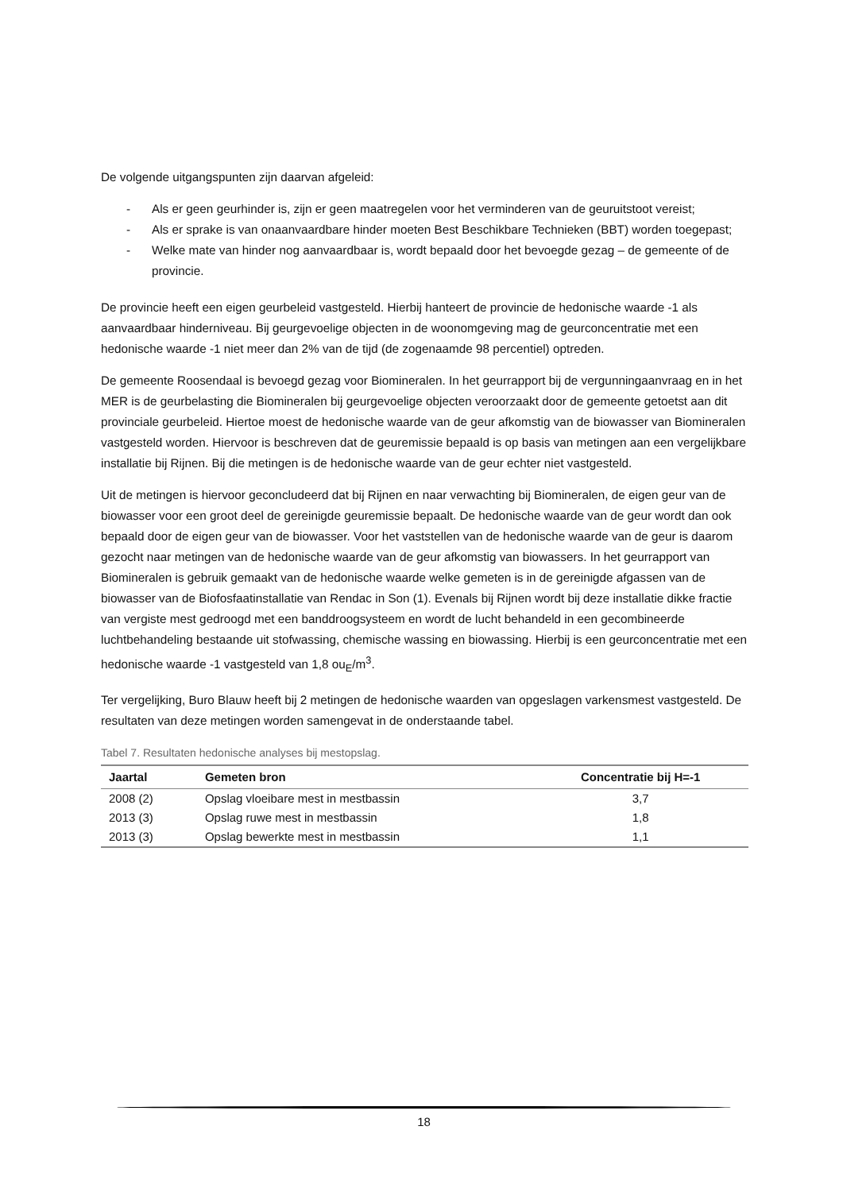De volgende uitgangspunten zijn daarvan afgeleid:
- Als er geen geurhinder is, zijn er geen maatregelen voor het verminderen van de geuruitstoot vereist;
- Als er sprake is van onaanvaardbare hinder moeten Best Beschikbare Technieken (BBT) worden toegepast;
- Welke mate van hinder nog aanvaardbaar is, wordt bepaald door het bevoegde gezag – de gemeente of de provincie.
De provincie heeft een eigen geurbeleid vastgesteld. Hierbij hanteert de provincie de hedonische waarde -1 als aanvaardbaar hinderniveau. Bij geurgevoelige objecten in de woonomgeving mag de geurconcentratie met een hedonische waarde -1 niet meer dan 2% van de tijd (de zogenaamde 98 percentiel) optreden.
De gemeente Roosendaal is bevoegd gezag voor Biomineralen. In het geurrapport bij de vergunningaanvraag en in het MER is de geurbelasting die Biomineralen bij geurgevoelige objecten veroorzaakt door de gemeente getoetst aan dit provinciale geurbeleid. Hiertoe moest de hedonische waarde van de geur afkomstig van de biowasser van Biomineralen vastgesteld worden. Hiervoor is beschreven dat de geuremissie bepaald is op basis van metingen aan een vergelijkbare installatie bij Rijnen. Bij die metingen is de hedonische waarde van de geur echter niet vastgesteld.
Uit de metingen is hiervoor geconcludeerd dat bij Rijnen en naar verwachting bij Biomineralen, de eigen geur van de biowasser voor een groot deel de gereinigde geuremissie bepaalt. De hedonische waarde van de geur wordt dan ook bepaald door de eigen geur van de biowasser. Voor het vaststellen van de hedonische waarde van de geur is daarom gezocht naar metingen van de hedonische waarde van de geur afkomstig van biowassers. In het geurrapport van Biomineralen is gebruik gemaakt van de hedonische waarde welke gemeten is in de gereinigde afgassen van de biowasser van de Biofosfaatinstallatie van Rendac in Son (1). Evenals bij Rijnen wordt bij deze installatie dikke fractie van vergiste mest gedroogd met een banddroogsysteem en wordt de lucht behandeld in een gecombineerde luchtbehandeling bestaande uit stofwassing, chemische wassing en biowassing. Hierbij is een geurconcentratie met een hedonische waarde -1 vastgesteld van 1,8 ou<sub>E</sub>/m<sup>3</sup>.
Ter vergelijking, Buro Blauw heeft bij 2 metingen de hedonische waarden van opgeslagen varkensmest vastgesteld. De resultaten van deze metingen worden samengevat in de onderstaande tabel.
Tabel 7. Resultaten hedonische analyses bij mestopslag.
| Jaartal | Gemeten bron | Concentratie bij H=-1 |
| --- | --- | --- |
| 2008 (2) | Opslag vloeibare mest in mestbassin | 3,7 |
| 2013 (3) | Opslag ruwe mest in mestbassin | 1,8 |
| 2013 (3) | Opslag bewerkte mest in mestbassin | 1,1 |
18